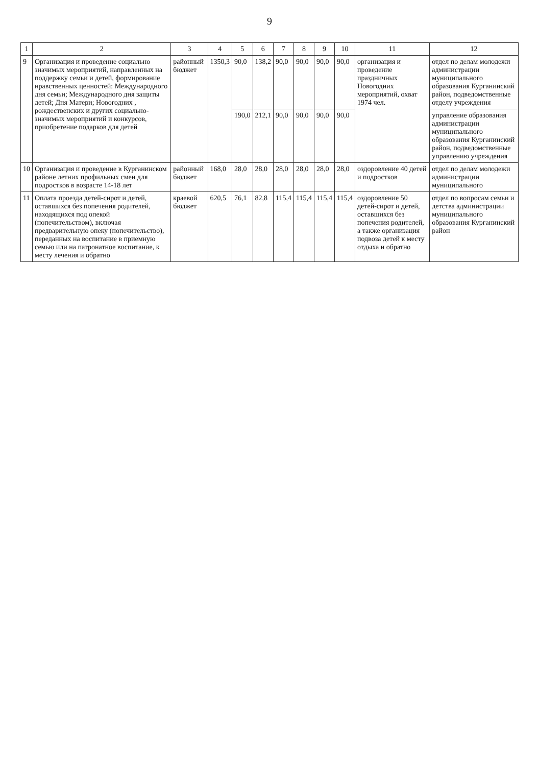9
| 1 | 2 | 3 | 4 | 5 | 6 | 7 | 8 | 9 | 10 | 11 | 12 |
| --- | --- | --- | --- | --- | --- | --- | --- | --- | --- | --- | --- |
| 9 | Организация и проведение социально значимых мероприятий, направленных на поддержку семьи и детей, формирование нравственных ценностей: Международного дня семьи; Международного дня защиты детей; Дня Матери; Новогодних , рождественских и других социально-значимых мероприятий и конкурсов, приобретение подарков для детей | районный бюджет | 1350,3 | 90,0 | 138,2 | 90,0 | 90,0 | 90,0 | 90,0 | организация и проведение праздничных Новогодних мероприятий, охват 1974 чел. | отдел по делам молодежи администрации муниципального образования Курганинский район, подведомственные отделу учреждения |
| | | | | 190,0 | 212,1 | 90,0 | 90,0 | 90,0 | 90,0 | | управление образования администрации муниципального образования Курганинский район, подведомственные управлению учреждения |
| 10 | Организация и проведение в Курганинском районе летних профильных смен для подростков в возрасте 14-18 лет | районный бюджет | 168,0 | 28,0 | 28,0 | 28,0 | 28,0 | 28,0 | 28,0 | оздоровление 40 детей и подростков | отдел по делам молодежи администрации муниципального |
| 11 | Оплата проезда детей-сирот и детей, оставшихся без попечения родителей, находящихся под опекой (попечительством), включая предварительную опеку (попечительство), переданных на воспитание в приемную семью или на патронатное воспитание, к месту лечения и обратно | краевой бюджет | 620,5 | 76,1 | 82,8 | 115,4 | 115,4 | 115,4 | 115,4 | оздоровление 50 детей-сирот и детей, оставшихся без попечения родителей, а также организация подвоза детей к месту отдыха и обратно | отдел по вопросам семьи и детства администрации муниципального образования Курганинский район |